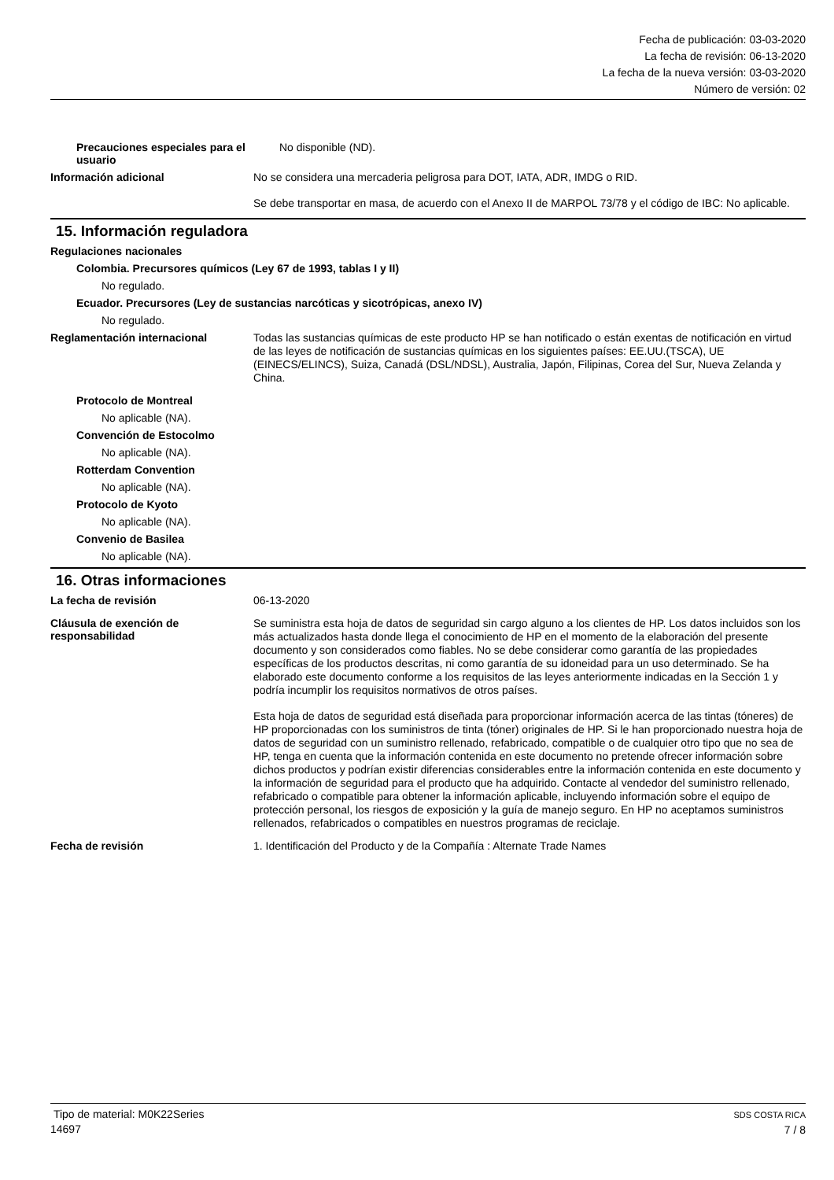Fecha de publicación: 03-03-2020
La fecha de revisión: 06-13-2020
La fecha de la nueva versión: 03-03-2020
Número de versión: 02
Precauciones especiales para el usuario
No disponible (ND).
Información adicional
No se considera una mercaderia peligrosa para DOT, IATA, ADR, IMDG o RID.
Se debe transportar en masa, de acuerdo con el Anexo II de MARPOL 73/78 y el código de IBC: No aplicable.
15. Información reguladora
Regulaciones nacionales
Colombia. Precursores químicos (Ley 67 de 1993, tablas I y II)
No regulado.
Ecuador. Precursores (Ley de sustancias narcóticas y sicotrópicas, anexo IV)
No regulado.
Reglamentación internacional
Todas las sustancias químicas de este producto HP se han notificado o están exentas de notificación en virtud de las leyes de notificación de sustancias químicas en los siguientes países: EE.UU.(TSCA), UE (EINECS/ELINCS), Suiza, Canadá (DSL/NDSL), Australia, Japón, Filipinas, Corea del Sur, Nueva Zelanda y China.
Protocolo de Montreal
No aplicable (NA).
Convención de Estocolmo
No aplicable (NA).
Rotterdam Convention
No aplicable (NA).
Protocolo de Kyoto
No aplicable (NA).
Convenio de Basilea
No aplicable (NA).
16. Otras informaciones
La fecha de revisión
06-13-2020
Cláusula de exención de responsabilidad
Se suministra esta hoja de datos de seguridad sin cargo alguno a los clientes de HP. Los datos incluidos son los más actualizados hasta donde llega el conocimiento de HP en el momento de la elaboración del presente documento y son considerados como fiables. No se debe considerar como garantía de las propiedades específicas de los productos descritas, ni como garantía de su idoneidad para un uso determinado. Se ha elaborado este documento conforme a los requisitos de las leyes anteriormente indicadas en la Sección 1 y podría incumplir los requisitos normativos de otros países.
Esta hoja de datos de seguridad está diseñada para proporcionar información acerca de las tintas (tóneres) de HP proporcionadas con los suministros de tinta (tóner) originales de HP. Si le han proporcionado nuestra hoja de datos de seguridad con un suministro rellenado, refabricado, compatible o de cualquier otro tipo que no sea de HP, tenga en cuenta que la información contenida en este documento no pretende ofrecer información sobre dichos productos y podrían existir diferencias considerables entre la información contenida en este documento y la información de seguridad para el producto que ha adquirido. Contacte al vendedor del suministro rellenado, refabricado o compatible para obtener la información aplicable, incluyendo información sobre el equipo de protección personal, los riesgos de exposición y la guía de manejo seguro. En HP no aceptamos suministros rellenados, refabricados o compatibles en nuestros programas de reciclaje.
Fecha de revisión
1. Identificación del Producto y de la Compañía : Alternate Trade Names
Tipo de material: M0K22Series
14697
SDS COSTA RICA
7 / 8